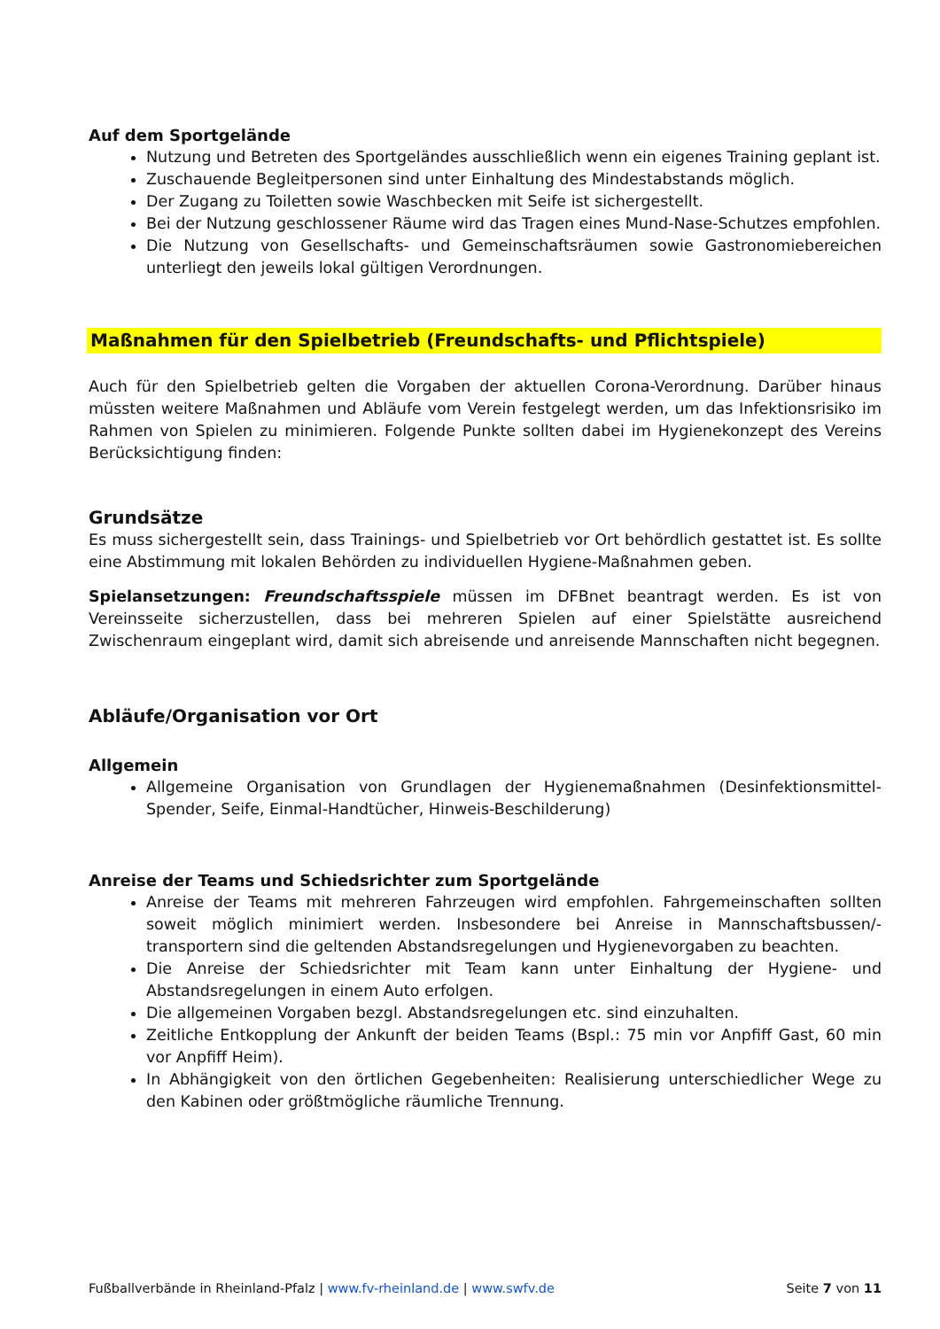Auf dem Sportgelände
Nutzung und Betreten des Sportgeländes ausschließlich wenn ein eigenes Training geplant ist.
Zuschauende Begleitpersonen sind unter Einhaltung des Mindestabstands möglich.
Der Zugang zu Toiletten sowie Waschbecken mit Seife ist sichergestellt.
Bei der Nutzung geschlossener Räume wird das Tragen eines Mund-Nase-Schutzes empfohlen.
Die Nutzung von Gesellschafts- und Gemeinschaftsräumen sowie Gastronomiebereichen unterliegt den jeweils lokal gültigen Verordnungen.
Maßnahmen für den Spielbetrieb (Freundschafts- und Pflichtspiele)
Auch für den Spielbetrieb gelten die Vorgaben der aktuellen Corona-Verordnung. Darüber hinaus müssten weitere Maßnahmen und Abläufe vom Verein festgelegt werden, um das Infektionsrisiko im Rahmen von Spielen zu minimieren. Folgende Punkte sollten dabei im Hygienekonzept des Vereins Berücksichtigung finden:
Grundsätze
Es muss sichergestellt sein, dass Trainings- und Spielbetrieb vor Ort behördlich gestattet ist. Es sollte eine Abstimmung mit lokalen Behörden zu individuellen Hygiene-Maßnahmen geben.
Spielansetzungen: Freundschaftsspiele müssen im DFBnet beantragt werden. Es ist von Vereinsseite sicherzustellen, dass bei mehreren Spielen auf einer Spielstätte ausreichend Zwischenraum eingeplant wird, damit sich abreisende und anreisende Mannschaften nicht begegnen.
Abläufe/Organisation vor Ort
Allgemein
Allgemeine Organisation von Grundlagen der Hygienemaßnahmen (Desinfektionsmittel-Spender, Seife, Einmal-Handtücher, Hinweis-Beschilderung)
Anreise der Teams und Schiedsrichter zum Sportgelände
Anreise der Teams mit mehreren Fahrzeugen wird empfohlen. Fahrgemeinschaften sollten soweit möglich minimiert werden. Insbesondere bei Anreise in Mannschaftsbussen/-transportern sind die geltenden Abstandsregelungen und Hygienevorgaben zu beachten.
Die Anreise der Schiedsrichter mit Team kann unter Einhaltung der Hygiene- und Abstandsregelungen in einem Auto erfolgen.
Die allgemeinen Vorgaben bezgl. Abstandsregelungen etc. sind einzuhalten.
Zeitliche Entkopplung der Ankunft der beiden Teams (Bspl.: 75 min vor Anpfiff Gast, 60 min vor Anpfiff Heim).
In Abhängigkeit von den örtlichen Gegebenheiten: Realisierung unterschiedlicher Wege zu den Kabinen oder größtmögliche räumliche Trennung.
Fußballverbände in Rheinland-Pfalz | www.fv-rheinland.de | www.swfv.de Seite 7 von 11